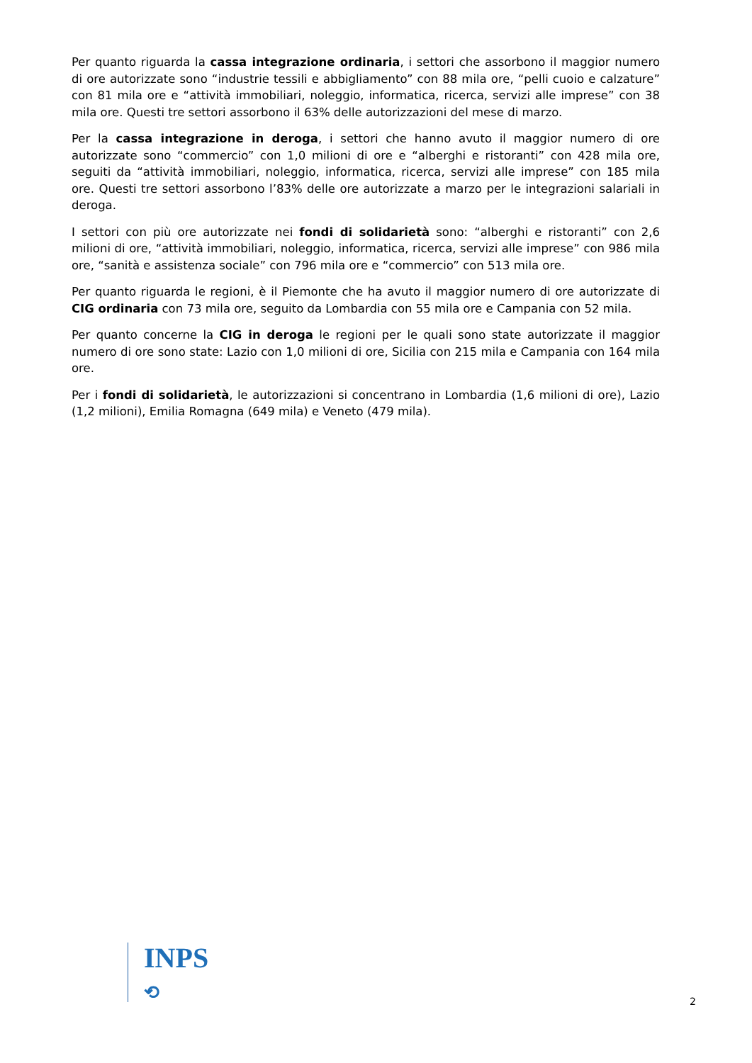Per quanto riguarda la cassa integrazione ordinaria, i settori che assorbono il maggior numero di ore autorizzate sono “industrie tessili e abbigliamento” con 88 mila ore, “pelli cuoio e calzature” con 81 mila ore e “attività immobiliari, noleggio, informatica, ricerca, servizi alle imprese” con 38 mila ore. Questi tre settori assorbono il 63% delle autorizzazioni del mese di marzo.
Per la cassa integrazione in deroga, i settori che hanno avuto il maggior numero di ore autorizzate sono “commercio” con 1,0 milioni di ore e “alberghi e ristoranti” con 428 mila ore, seguiti da “attività immobiliari, noleggio, informatica, ricerca, servizi alle imprese” con 185 mila ore. Questi tre settori assorbono l’83% delle ore autorizzate a marzo per le integrazioni salariali in deroga.
I settori con più ore autorizzate nei fondi di solidarietà sono: “alberghi e ristoranti” con 2,6 milioni di ore, “attività immobiliari, noleggio, informatica, ricerca, servizi alle imprese” con 986 mila ore, “sanità e assistenza sociale” con 796 mila ore e “commercio” con 513 mila ore.
Per quanto riguarda le regioni, è il Piemonte che ha avuto il maggior numero di ore autorizzate di CIG ordinaria con 73 mila ore, seguito da Lombardia con 55 mila ore e Campania con 52 mila.
Per quanto concerne la CIG in deroga le regioni per le quali sono state autorizzate il maggior numero di ore sono state: Lazio con 1,0 milioni di ore, Sicilia con 215 mila e Campania con 164 mila ore.
Per i fondi di solidarietà, le autorizzazioni si concentrano in Lombardia (1,6 milioni di ore), Lazio (1,2 milioni), Emilia Romagna (649 mila) e Veneto (479 mila).
INPS
⟲
2